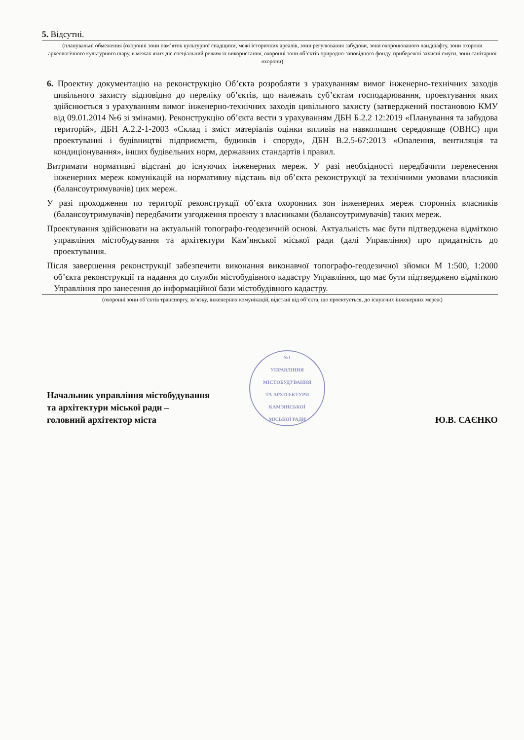5. Відсутні.
(планувальні обмеження (охоронні зони пам’яток культурної спадщини, межі історичних ареалів, зони регулювання забудови, зони охоронюваного ландшафту, зони охорони археологічного культурного шару, в межах яких діє спеціальний режим їх використання, охоронні зони об’єктів природно-заповідного фонду, прибережні захисні смуги, зони санітарної охорони)
6. Проектну документацію на реконструкцію Об’єкта розробляти з урахуванням вимог інженерно-технічних заходів цивільного захисту відповідно до переліку об’єктів, що належать суб’єктам господарювання, проектування яких здійснюється з урахуванням вимог інженерно-технічних заходів цивільного захисту (затверджений постановою КМУ від 09.01.2014 №6 зі змінами). Реконструкцію об’єкта вести з урахуванням ДБН Б.2.2 12:2019 «Планування та забудова територій», ДБН А.2.2-1-2003 «Склад і зміст матеріалів оцінки впливів на навколишнє середовище (ОВНС) при проектуванні і будівництві підприємств, будинків і споруд», ДБН В.2.5-67:2013 «Опалення, вентиляція та кондиціонування», інших будівельних норм, державних стандартів і правил.
Витримати нормативні відстані до існуючих інженерних мереж. У разі необхідності передбачити перенесення інженерних мереж комунікацій на нормативну відстань від об’єкта реконструкції за технічними умовами власників (балансоутримувачів) цих мереж.
У разі проходження по території реконструкції об’єкта охоронних зон інженерних мереж сторонніх власників (балансоутримувачів) передбачити узгодження проекту з власниками (балансоутримувачів) таких мереж.
Проектування здійснювати на актуальній топографо-геодезичній основі. Актуальність має бути підтверджена відміткою управління містобудування та архітектури Кам’янської міської ради (далі Управління) про придатність до проектування.
Після завершення реконструкції забезпечити виконання виконавчої топографо-геодезичної зйомки М 1:500, 1:2000 об’єкта реконструкції та надання до служби містобудівного кадастру Управління, що має бути підтверджено відміткою Управління про занесення до інформаційної бази містобудівного кадастру.
(охоронні зони об’єктів транспорту, зв’язку, інженерних комунікацій, відстані від об’єкта, що проектується, до існуючих інженерних мереж)
Начальник управління містобудування
та архітектури міської ради –
головний архітектор міста
№1
УПРАВЛІННЯ
МІСТОБУДУВАННЯ
ТА АРХІТЕКТУРИ
КАМ'ЯНСЬКОЇ
МІСЬКОЇ РАДИ
Ю.В. САЄНКО